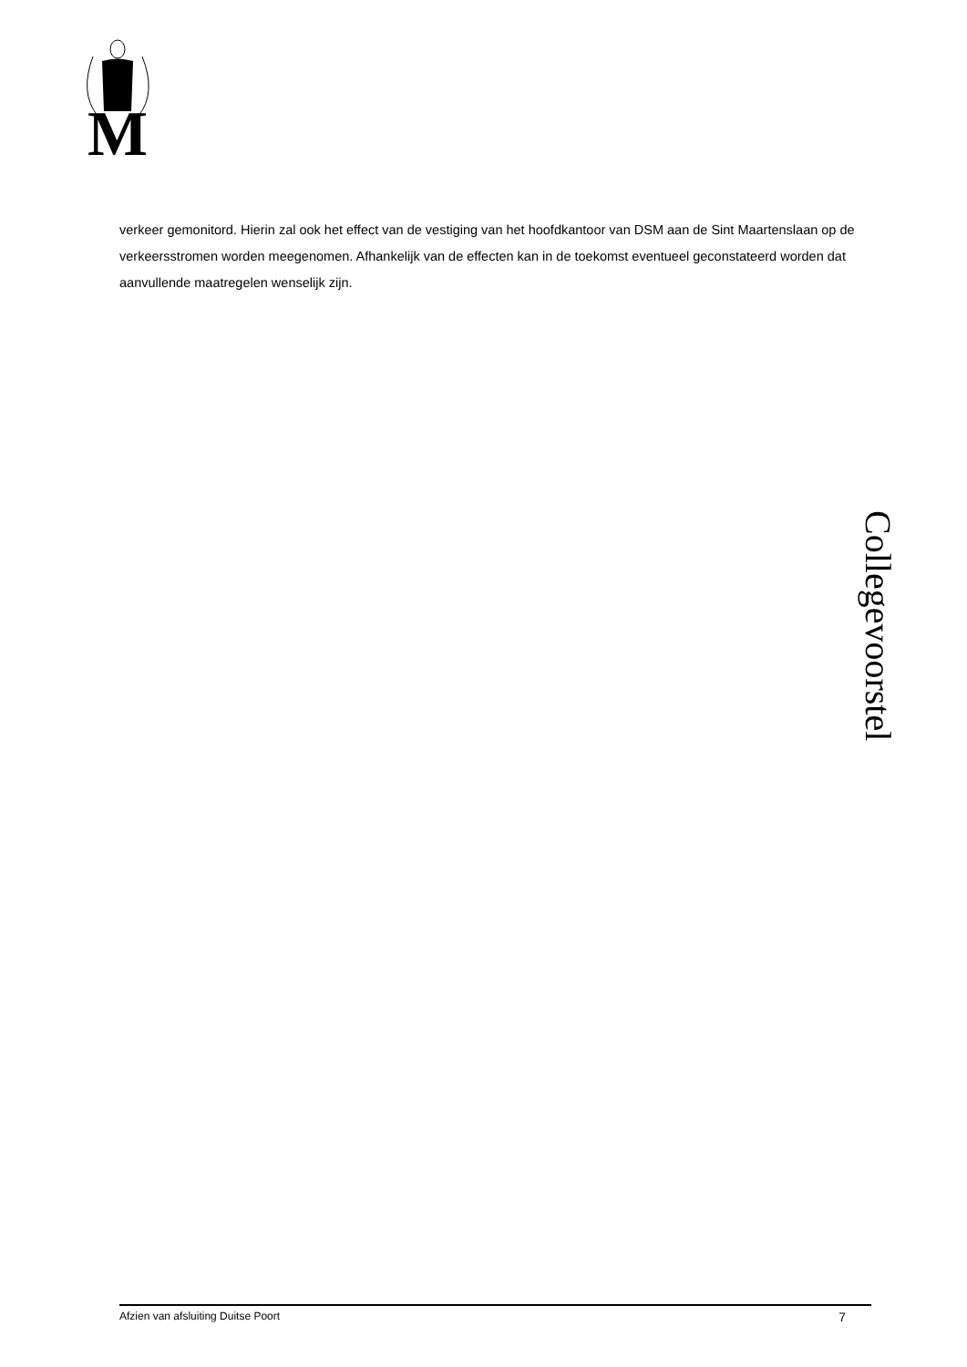M
verkeer gemonitord. Hierin zal ook het effect van de vestiging van het hoofdkantoor van DSM aan de Sint Maartenslaan op de verkeersstromen worden meegenomen. Afhankelijk van de effecten kan in de toekomst eventueel geconstateerd worden dat aanvullende maatregelen wenselijk zijn.
Collegevoorstel
Afzien van afsluiting Duitse Poort 7